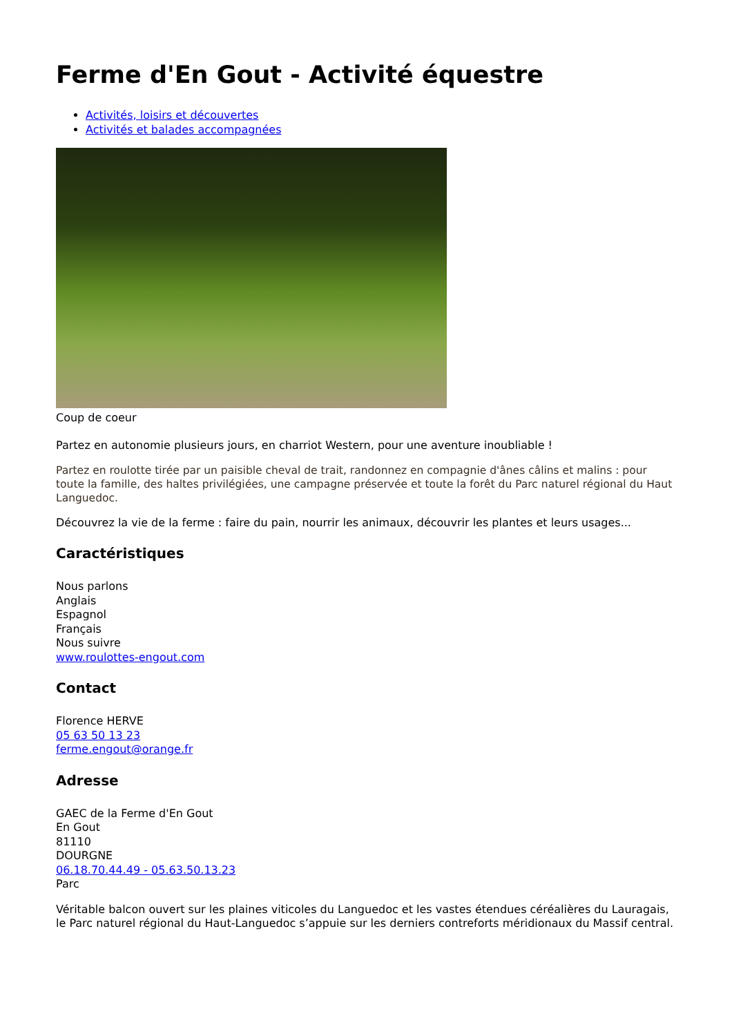Ferme d'En Gout - Activité équestre
Activités, loisirs et découvertes
Activités et balades accompagnées
Coup de coeur
Partez en autonomie plusieurs jours, en charriot Western, pour une aventure inoubliable !
Partez en roulotte tirée par un paisible cheval de trait, randonnez en compagnie d'ânes câlins et malins : pour toute la famille, des haltes privilégiées, une campagne préservée et toute la forêt du Parc naturel régional du Haut Languedoc.
Découvrez la vie de la ferme : faire du pain, nourrir les animaux, découvrir les plantes et leurs usages...
Caractéristiques
Nous parlons
Anglais
Espagnol
Français
Nous suivre
www.roulottes-engout.com
Contact
Florence HERVE
05 63 50 13 23
ferme.engout@orange.fr
Adresse
GAEC de la Ferme d'En Gout
En Gout
81110
DOURGNE
06.18.70.44.49 - 05.63.50.13.23
Parc
Véritable balcon ouvert sur les plaines viticoles du Languedoc et les vastes étendues céréalières du Lauragais, le Parc naturel régional du Haut-Languedoc s’appuie sur les derniers contreforts méridionaux du Massif central.